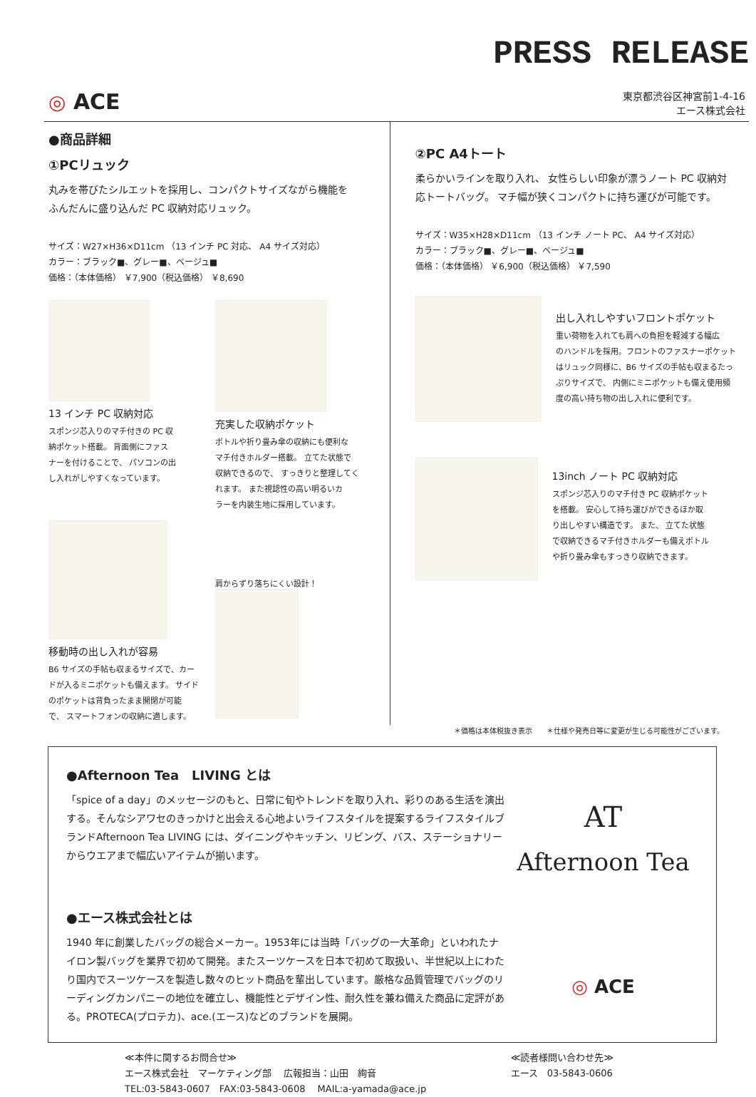PRESS RELEASE
◎ ACE
東京都渋谷区神宮前1-4-16
エース株式会社
●商品詳細
①PCリュック
丸みを帯びたシルエットを採用し、コンパクトサイズながら機能を
ふんだんに盛り込んだ PC 収納対応リュック。
サイズ：W27×H36×D11cm （13 インチ PC 対応、 A4 サイズ対応）
カラー：ブラック■、グレー■、ベージュ■
価格：（本体価格） ￥7,900（税込価格） ￥8,690
13 インチ PC 収納対応
スポンジ芯入りのマチ付きの PC 収
納ポケット搭載。 背面側にファス
ナーを付けることで、 パソコンの出
し入れがしやすくなっています。
充実した収納ポケット
ボトルや折り畳み傘の収納にも便利な
マチ付きホルダー搭載。 立てた状態で
収納できるので、 すっきりと整理してく
れます。 また視認性の高い明るいカ
ラーを内装生地に採用しています。
移動時の出し入れが容易
B6 サイズの手帖も収まるサイズで、カー
ドが入るミニポケットも備えます。 サイド
のポケットは背負ったまま開閉が可能
で、 スマートフォンの収納に適します。
肩からずり落ちにくい設計！
②PC A4トート
柔らかいラインを取り入れ、 女性らしい印象が漂うノート PC 収納対
応トートバッグ。 マチ幅が狭くコンパクトに持ち運びが可能です。
サイズ：W35×H28×D11cm （13 インチ ノート PC、 A4 サイズ対応）
カラー：ブラック■、グレー■、ベージュ■
価格：（本体価格） ￥6,900（税込価格） ￥7,590
出し入れしやすいフロントポケット
重い荷物を入れても肩への負担を軽減する幅広
のハンドルを採用。フロントのファスナーポケット
はリュック同様に、B6 サイズの手帖も収まるたっ
ぷりサイズで、 内側にミニポケットも備え使用頻
度の高い持ち物の出し入れに便利です。
13inch ノート PC 収納対応
スポンジ芯入りのマチ付き PC 収納ポケット
を搭載。 安心して持ち運びができるほか取
り出しやすい構造です。 また、 立てた状態
で収納できるマチ付きホルダーも備えボトル
や折り畳み傘もすっきり収納できます。
＊価格は本体税抜き表示　　＊仕様や発売日等に変更が生じる可能性がございます。
●Afternoon Tea　LIVING とは
「spice of a day」のメッセージのもと、日常に旬やトレンドを取り入れ、彩りのある生活を演出する。そんなシアワセのきっかけと出会える心地よいライフスタイルを提案するライフスタイルブランドAfternoon Tea LIVING には、ダイニングやキッチン、リビング、バス、ステーショナリーからウエアまで幅広いアイテムが揃います。
●エース株式会社とは
1940 年に創業したバッグの総合メーカー。1953年には当時「バッグの一大革命」といわれたナイロン製バッグを業界で初めて開発。またスーツケースを日本で初めて取扱い、半世紀以上にわたり国内でスーツケースを製造し数々のヒット商品を輩出しています。厳格な品質管理でバッグのリーディングカンパニーの地位を確立し、機能性とデザイン性、耐久性を兼ね備えた商品に定評がある。PROTECA(プロテカ)、ace.(エース)などのブランドを展開。
AT
Afternoon Tea
◎ ACE
≪本件に関するお問合せ≫
エース株式会社　マーケティング部　 広報担当：山田　絢音
TEL:03-5843-0607　FAX:03-5843-0608　 MAIL:a-yamada@ace.jp
≪読者様問い合わせ先≫
エース　03-5843-0606